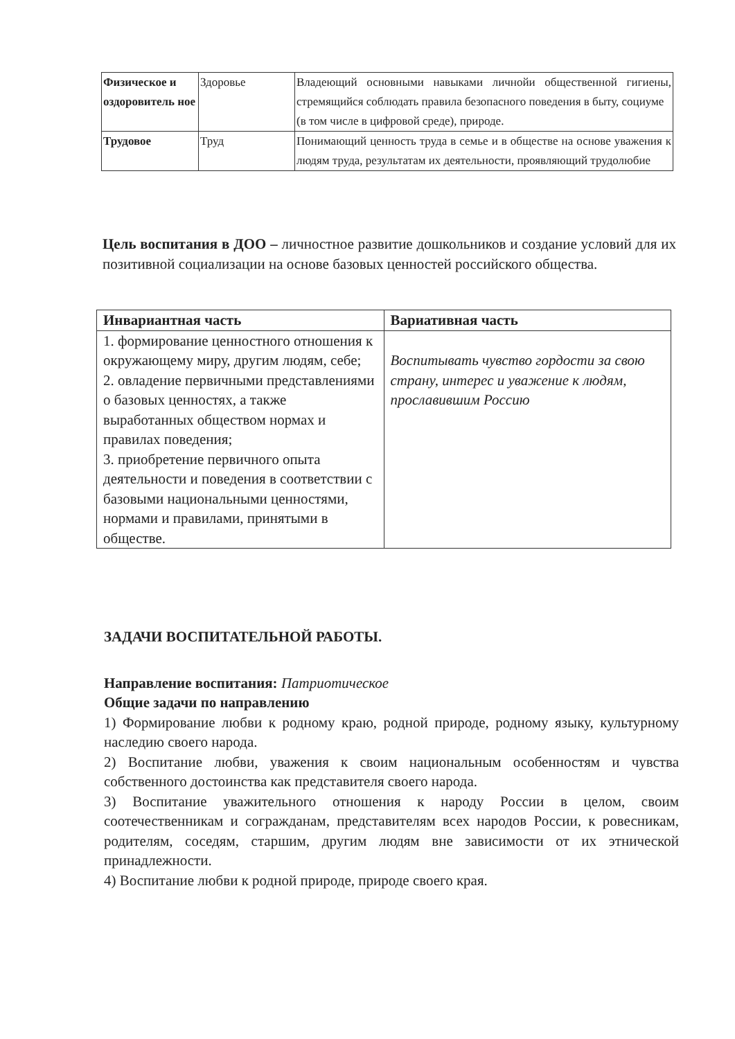| Физическое и оздоровитель ное | Здоровье | Владеющий основными навыками личнойи общественной гигиены, стремящийся соблюдать правила безопасного поведения в быту, социуме (в том числе в цифровой среде), природе. |
| Трудовое | Труд | Понимающий ценность труда в семье и в обществе на основе уважения к людям труда, результатам их деятельности, проявляющий трудолюбие |
Цель воспитания в ДОО – личностное развитие дошкольников и создание условий для их позитивной социализации на основе базовых ценностей российского общества.
| Инвариантная часть | Вариативная часть |
| --- | --- |
| 1. формирование ценностного отношения к окружающему миру, другим людям, себе; 2. овладение первичными представлениями о базовых ценностях, а также выработанных обществом нормах и правилах поведения; 3. приобретение первичного опыта деятельности и поведения в соответствии с базовыми национальными ценностями, нормами и правилами, принятыми в обществе. | Воспитывать чувство гордости за свою страну, интерес и уважение к людям, прославившим Россию |
ЗАДАЧИ ВОСПИТАТЕЛЬНОЙ РАБОТЫ.
Направление воспитания: Патриотическое
Общие задачи по направлению
1) Формирование любви к родному краю, родной природе, родному языку, культурному наследию своего народа.
2) Воспитание любви, уважения к своим национальным особенностям и чувства собственного достоинства как представителя своего народа.
3) Воспитание уважительного отношения к народу России в целом, своим соотечественникам и согражданам, представителям всех народов России, к ровесникам, родителям, соседям, старшим, другим людям вне зависимости от их этнической принадлежности.
4) Воспитание любви к родной природе, природе своего края.